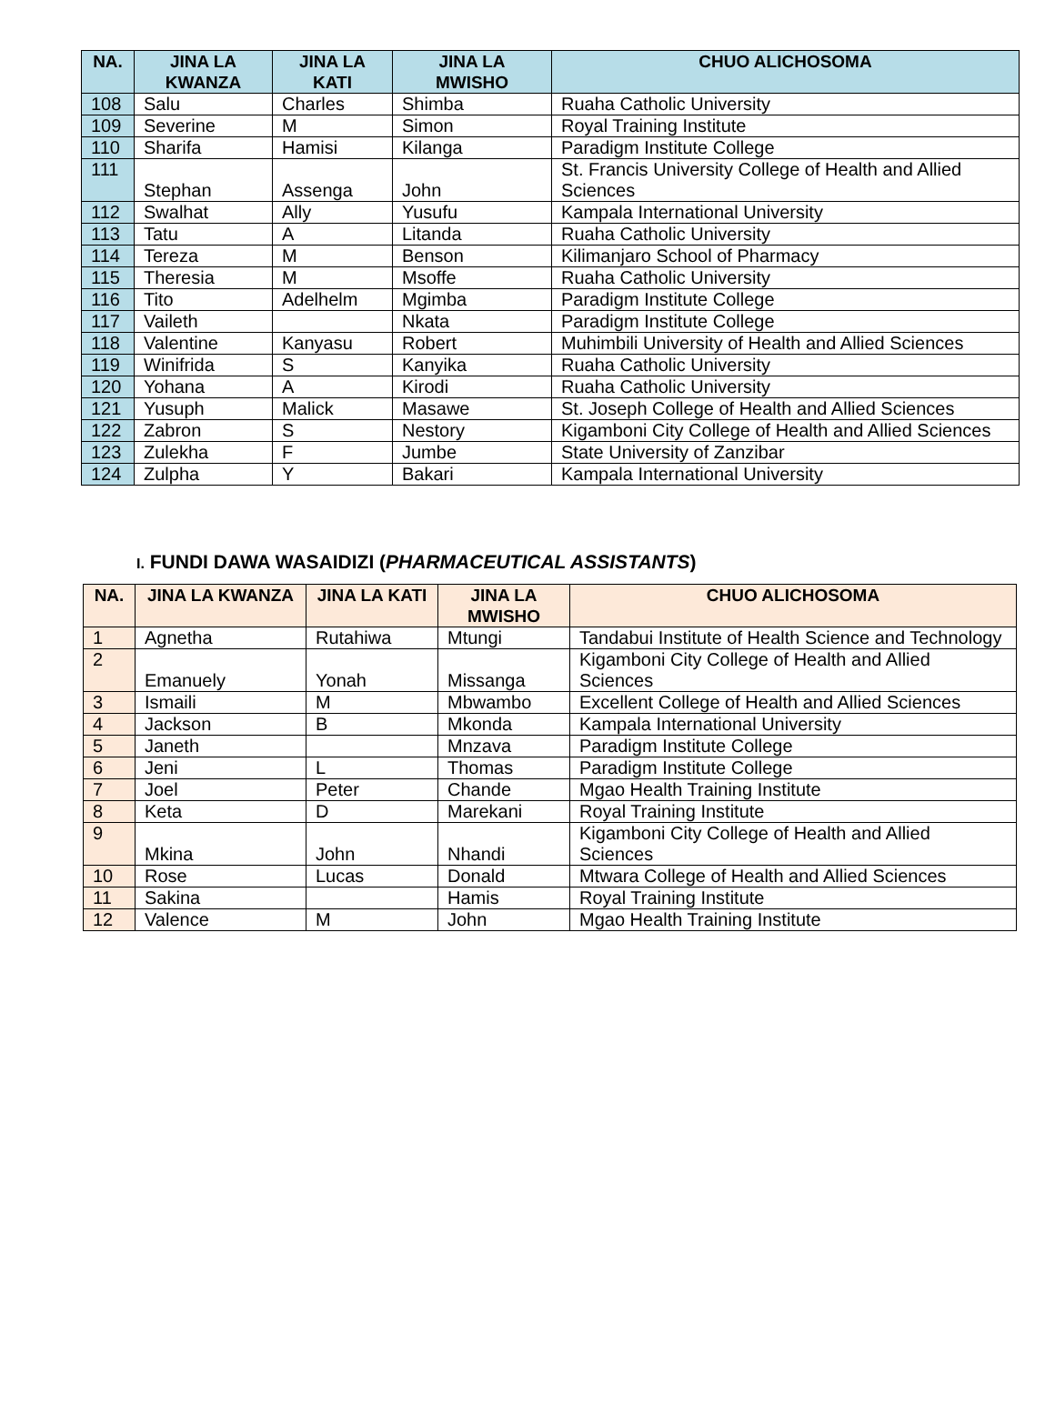| NA. | JINA LA KWANZA | JINA LA KATI | JINA LA MWISHO | CHUO ALICHOSOMA |
| --- | --- | --- | --- | --- |
| 108 | Salu | Charles | Shimba | Ruaha Catholic University |
| 109 | Severine | M | Simon | Royal Training Institute |
| 110 | Sharifa | Hamisi | Kilanga | Paradigm Institute College |
| 111 | Stephan | Assenga | John | St. Francis University College of Health and Allied Sciences |
| 112 | Swalhat | Ally | Yusufu | Kampala International University |
| 113 | Tatu | A | Litanda | Ruaha Catholic University |
| 114 | Tereza | M | Benson | Kilimanjaro School of Pharmacy |
| 115 | Theresia | M | Msoffe | Ruaha Catholic University |
| 116 | Tito | Adelhelm | Mgimba | Paradigm Institute College |
| 117 | Vaileth | | Nkata | Paradigm Institute College |
| 118 | Valentine | Kanyasu | Robert | Muhimbili University of Health and Allied Sciences |
| 119 | Winifrida | S | Kanyika | Ruaha Catholic University |
| 120 | Yohana | A | Kirodi | Ruaha Catholic University |
| 121 | Yusuph | Malick | Masawe | St. Joseph College of Health and Allied Sciences |
| 122 | Zabron | S | Nestory | Kigamboni City College of Health and Allied Sciences |
| 123 | Zulekha | F | Jumbe | State University of Zanzibar |
| 124 | Zulpha | Y | Bakari | Kampala International University |
I. FUNDI DAWA WASAIDIZI (PHARMACEUTICAL ASSISTANTS)
| NA. | JINA LA KWANZA | JINA LA KATI | JINA LA MWISHO | CHUO ALICHOSOMA |
| --- | --- | --- | --- | --- |
| 1 | Agnetha | Rutahiwa | Mtungi | Tandabui Institute of Health Science and Technology |
| 2 | Emanuely | Yonah | Missanga | Kigamboni City College of Health and Allied Sciences |
| 3 | Ismaili | M | Mbwambo | Excellent College of Health and Allied Sciences |
| 4 | Jackson | B | Mkonda | Kampala International University |
| 5 | Janeth | | Mnzava | Paradigm Institute College |
| 6 | Jeni | L | Thomas | Paradigm Institute College |
| 7 | Joel | Peter | Chande | Mgao Health Training Institute |
| 8 | Keta | D | Marekani | Royal Training Institute |
| 9 | Mkina | John | Nhandi | Kigamboni City College of Health and Allied Sciences |
| 10 | Rose | Lucas | Donald | Mtwara College of Health and Allied Sciences |
| 11 | Sakina | | Hamis | Royal Training Institute |
| 12 | Valence | M | John | Mgao Health Training Institute |